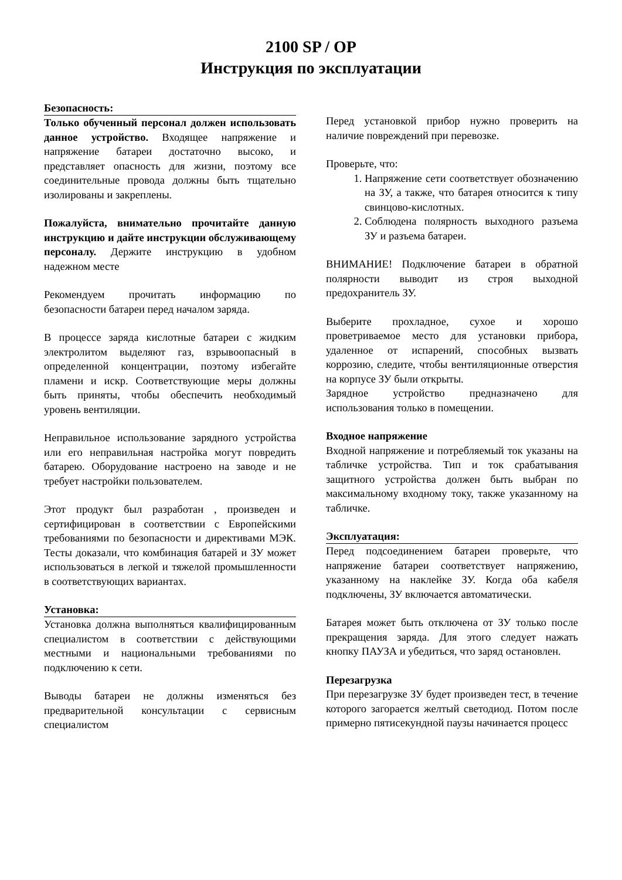2100 SP / OP
Инструкция по эксплуатации
Безопасность:
Только обученный персонал должен использовать данное устройство. Входящее напряжение и напряжение батареи достаточно высоко, и представляет опасность для жизни, поэтому все соединительные провода должны быть тщательно изолированы и закреплены.
Пожалуйста, внимательно прочитайте данную инструкцию и дайте инструкции обслуживающему персоналу. Держите инструкцию в удобном надежном месте
Рекомендуем прочитать информацию по безопасности батареи перед началом заряда.
В процессе заряда кислотные батареи с жидким электролитом выделяют газ, взрывоопасный в определенной концентрации, поэтому избегайте пламени и искр. Соответствующие меры должны быть приняты, чтобы обеспечить необходимый уровень вентиляции.
Неправильное использование зарядного устройства или его неправильная настройка могут повредить батарею. Оборудование настроено на заводе и не требует настройки пользователем.
Этот продукт был разработан , произведен и сертифицирован в соответствии с Европейскими требованиями по безопасности и директивами МЭК. Тесты доказали, что комбинация батарей и ЗУ может использоваться в легкой и тяжелой промышленности в соответствующих вариантах.
Установка:
Установка должна выполняться квалифицированным специалистом в соответствии с действующими местными и национальными требованиями по подключению к сети.
Выводы батареи не должны изменяться без предварительной консультации с сервисным специалистом
Перед установкой прибор нужно проверить на наличие повреждений при перевозке.
Проверьте, что:
1. Напряжение сети соответствует обозначению на ЗУ, а также, что батарея относится к типу свинцово-кислотных.
2. Соблюдена полярность выходного разъема ЗУ и разъема батареи.
ВНИМАНИЕ! Подключение батареи в обратной полярности выводит из строя выходной предохранитель ЗУ.
Выберите прохладное, сухое и хорошо проветриваемое место для установки прибора, удаленное от испарений, способных вызвать коррозию, следите, чтобы вентиляционные отверстия на корпусе ЗУ были открыты.
Зарядное устройство предназначено для использования только в помещении.
Входное напряжение
Входной напряжение и потребляемый ток указаны на табличке устройства. Тип и ток срабатывания защитного устройства должен быть выбран по максимальному входному току, также указанному на табличке.
Эксплуатация:
Перед подсоединением батареи проверьте, что напряжение батареи соответствует напряжению, указанному на наклейке ЗУ. Когда оба кабеля подключены, ЗУ включается автоматически.
Батарея может быть отключена от ЗУ только после прекращения заряда. Для этого следует нажать кнопку ПАУЗА и убедиться, что заряд остановлен.
Перезагрузка
При перезагрузке ЗУ будет произведен тест, в течение которого загорается желтый светодиод. Потом после примерно пятисекундной паузы начинается процесс